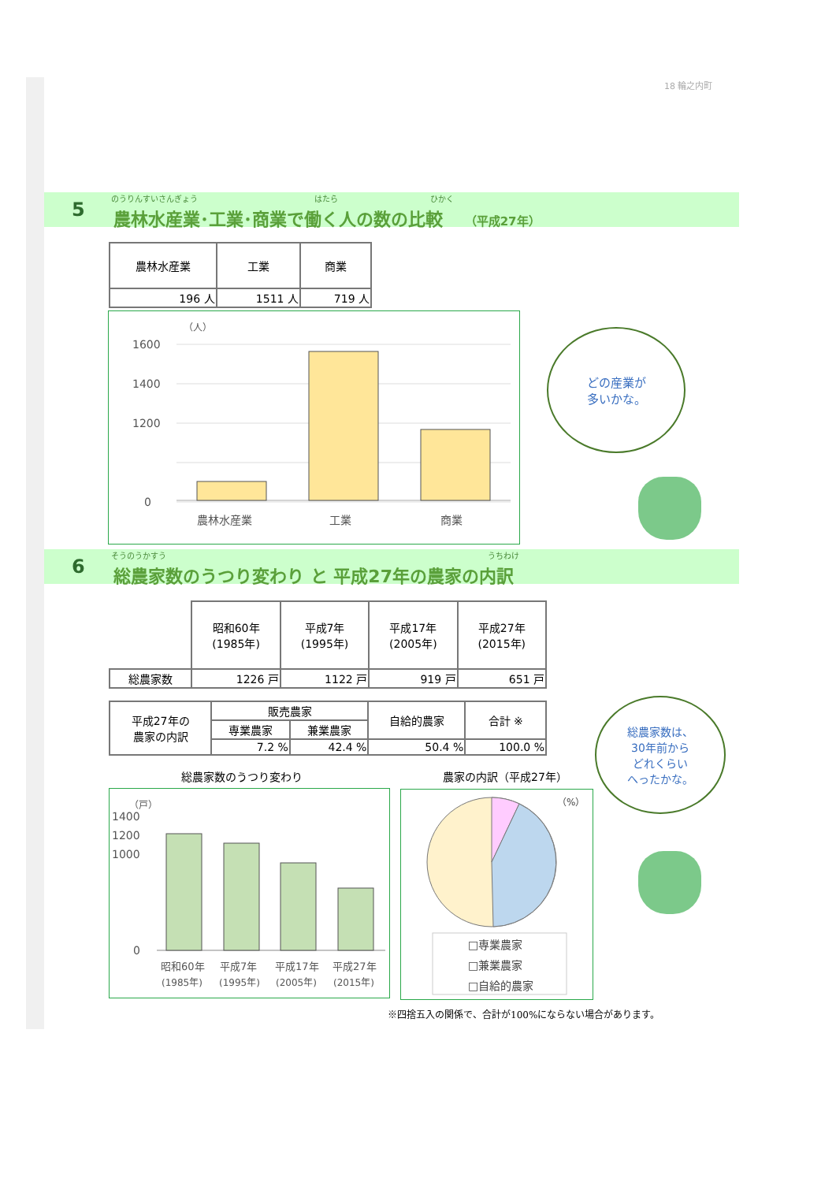18 輪之内町
5
のうりんすいさんぎょう はたら ひかく
農林水産業･工業･商業で働く人の数の比較 （平成27年）
| 農林水産業 | 工業 | 商業 |
| --- | --- | --- |
| 196 人 | 1511 人 | 719 人 |
（人）
1600
1400
1200
0
農林水産業
工業
商業
どの産業が
多いかな。
6
そうのうかすう うちわけ
総農家数のうつり変わり と 平成27年の農家の内訳
| | 昭和60年 (1985年) | 平成7年 (1995年) | 平成17年 (2005年) | 平成27年 (2015年) |
| 総農家数 | 1226 戸 | 1122 戸 | 919 戸 | 651 戸 |
| 平成27年の 農家の内訳 | 販売農家 | | 自給的農家 | 合計 ※ |
| | 専業農家 | 兼業農家 | | |
| | 7.2 % | 42.4 % | 50.4 % | 100.0 % |
総農家数のうつり変わり 農家の内訳（平成27年）
（戸）
1400
1200
1000
0
昭和60年
平成7年
平成17年
平成27年
(1985年)
(1995年)
(2005年)
(2015年)
（%）
□専業農家
□兼業農家
□自給的農家
総農家数は、
30年前から
どれくらい
へったかな。
※四捨五入の関係で、合計が100%にならない場合があります。